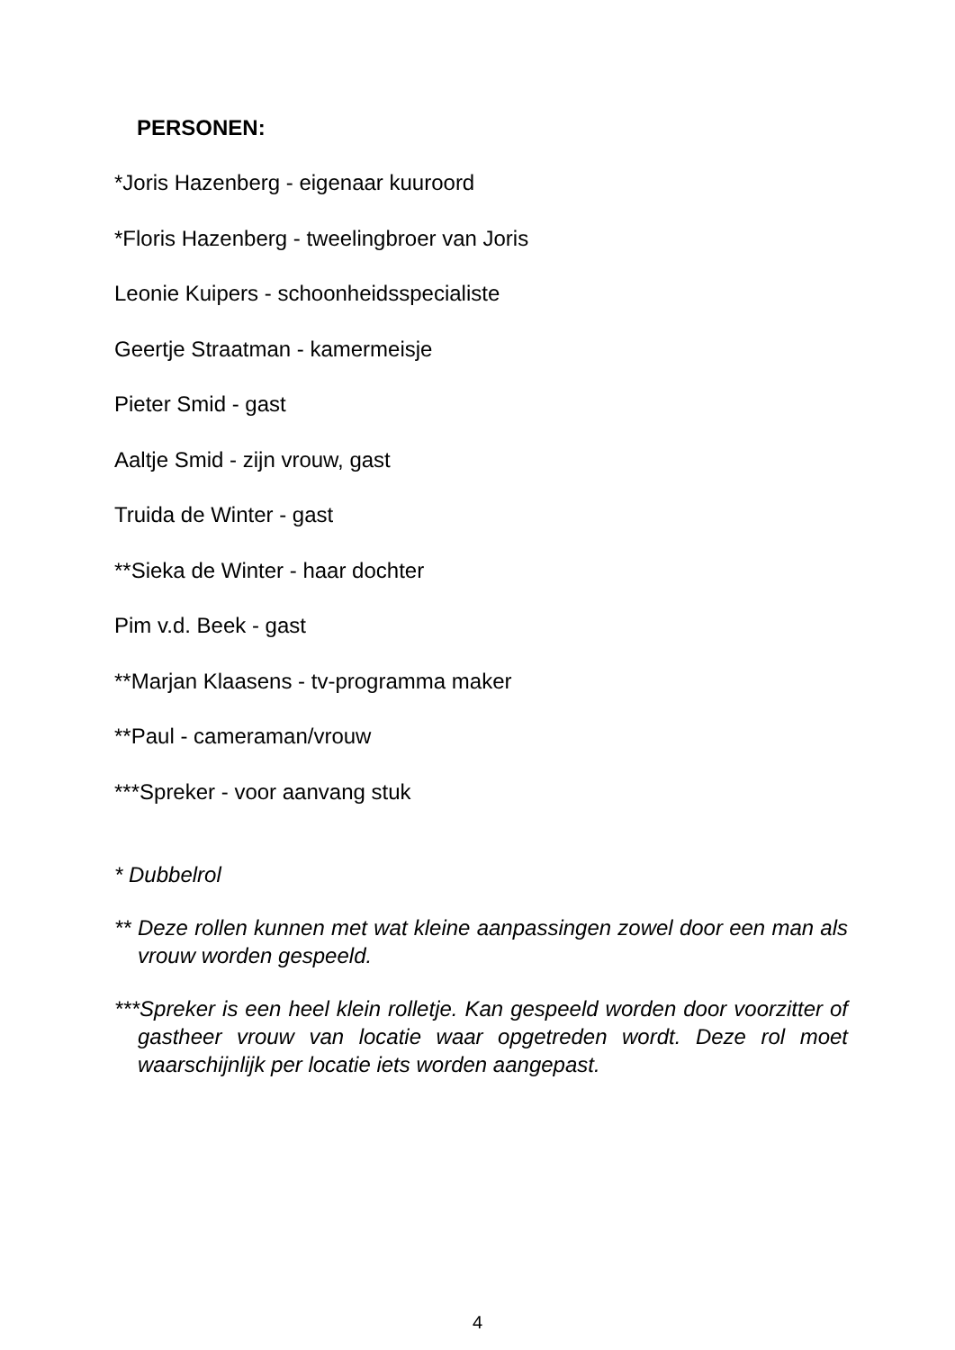PERSONEN:
*Joris Hazenberg - eigenaar kuuroord
*Floris Hazenberg - tweelingbroer van Joris
Leonie Kuipers - schoonheidsspecialiste
Geertje Straatman - kamermeisje
Pieter Smid - gast
Aaltje Smid - zijn vrouw, gast
Truida de Winter - gast
**Sieka de Winter - haar dochter
Pim v.d. Beek - gast
**Marjan Klaasens - tv-programma maker
**Paul - cameraman/vrouw
***Spreker - voor aanvang stuk
* Dubbelrol
** Deze rollen kunnen met wat kleine aanpassingen zowel door een man als vrouw worden gespeeld.
***Spreker is een heel klein rolletje. Kan gespeeld worden door voorzitter of gastheer vrouw van locatie waar opgetreden wordt. Deze rol moet waarschijnlijk per locatie iets worden aangepast.
4